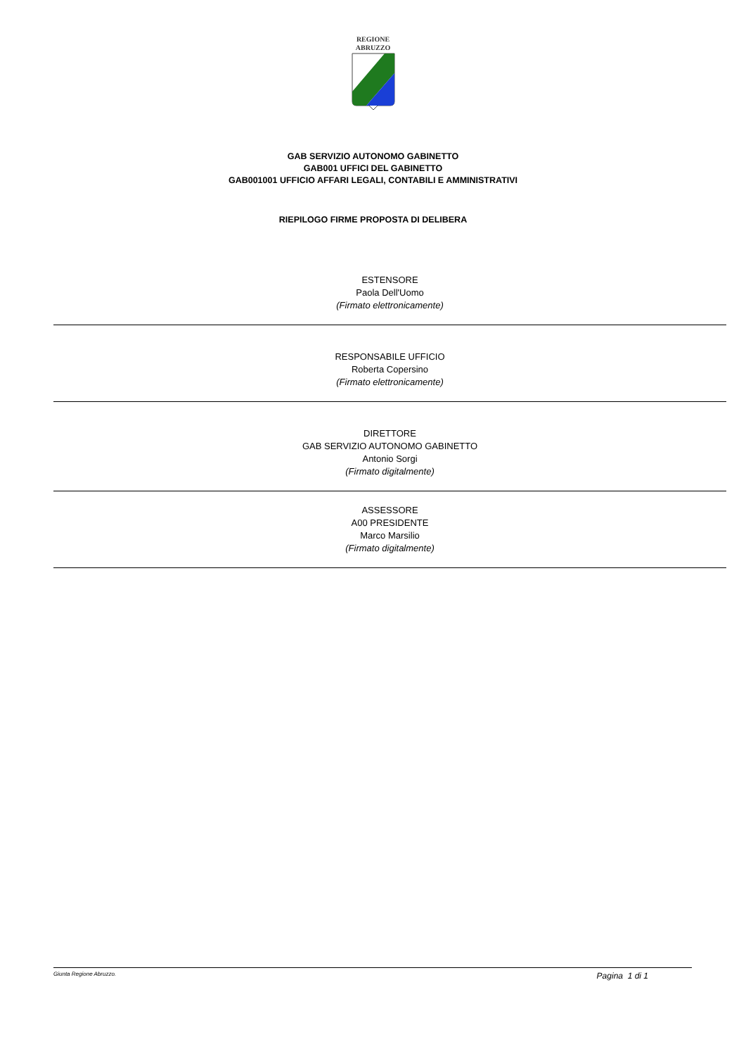REGIONE
ABRUZZO
GAB SERVIZIO AUTONOMO GABINETTO
GAB001 UFFICI DEL GABINETTO
GAB001001 UFFICIO AFFARI LEGALI, CONTABILI E AMMINISTRATIVI
RIEPILOGO FIRME PROPOSTA DI DELIBERA
ESTENSORE
Paola Dell'Uomo
(Firmato elettronicamente)
RESPONSABILE UFFICIO
Roberta Copersino
(Firmato elettronicamente)
DIRETTORE
GAB SERVIZIO AUTONOMO GABINETTO
Antonio Sorgi
(Firmato digitalmente)
ASSESSORE
A00 PRESIDENTE
Marco Marsilio
(Firmato digitalmente)
Giunta Regione Abruzzo. Pagina 1 di 1